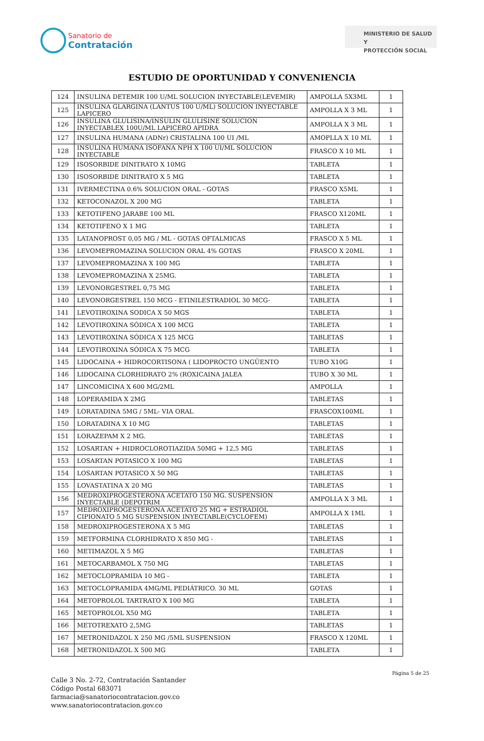Sanatorio de
Contratación
MINISTERIO DE SALUD Y
PROTECCIÓN SOCIAL
ESTUDIO DE OPORTUNIDAD Y CONVENIENCIA
| 124 | INSULINA DETEMIR 100 U/ML SOLUCION INYECTABLE(LEVEMIR) | AMPOLLA 5X3ML | 1 |
| 125 | INSULINA GLARGINA (LANTUS 100 U/ML) SOLUCION INYECTABLE LAPICERO | AMPOLLA X 3 ML | 1 |
| 126 | INSULINA GLULISINA/INSULIN GLULISINE SOLUCION INYECTABLEX 100U/ML LAPICERO APIDRA | AMPOLLA X 3 ML | 1 |
| 127 | INSULINA HUMANA (ADNr) CRISTALINA 100 UI /ML | AMOPLLA X 10 ML | 1 |
| 128 | INSULINA HUMANA ISOFANA NPH X 100 UI/ML SOLUCION INYECTABLE | FRASCO X 10 ML | 1 |
| 129 | ISOSORBIDE DINITRATO X 10MG | TABLETA | 1 |
| 130 | ISOSORBIDE DINITRATO X 5 MG | TABLETA | 1 |
| 131 | IVERMECTINA 0.6% SOLUCION ORAL - GOTAS | FRASCO X5ML | 1 |
| 132 | KETOCONAZOL X 200 MG | TABLETA | 1 |
| 133 | KETOTIFENO JARABE 100 ML | FRASCO X120ML | 1 |
| 134 | KETOTIFENO X 1 MG | TABLETA | 1 |
| 135 | LATANOPROST 0,05 MG / ML - GOTAS OFTALMICAS | FRASCO X 5 ML | 1 |
| 136 | LEVOMEPROMAZINA SOLUCION ORAL 4% GOTAS | FRASCO X 20ML | 1 |
| 137 | LEVOMEPROMAZINA X 100 MG | TABLETA | 1 |
| 138 | LEVOMEPROMAZINA X 25MG. | TABLETA | 1 |
| 139 | LEVONORGESTREL 0,75 MG | TABLETA | 1 |
| 140 | LEVONORGESTREL 150 MCG - ETINILESTRADIOL 30 MCG- | TABLETA | 1 |
| 141 | LEVOTIROXINA SODICA X 50 MGS | TABLETA | 1 |
| 142 | LEVOTIROXINA SÓDICA X 100 MCG | TABLETA | 1 |
| 143 | LEVOTIROXINA SÓDICA X 125 MCG | TABLETAS | 1 |
| 144 | LEVOTIROXINA SÓDICA X 75 MCG | TABLETA | 1 |
| 145 | LIDOCAINA + HIDROCORTISONA ( LIDOPROCTO UNGÜENTO | TUBO X10G | 1 |
| 146 | LIDOCAINA CLORHIDRATO 2% (ROXICAINA JALEA | TUBO X 30 ML | 1 |
| 147 | LINCOMICINA X 600 MG/2ML | AMPOLLA | 1 |
| 148 | LOPERAMIDA X 2MG | TABLETAS | 1 |
| 149 | LORATADINA 5MG / 5ML- VIA ORAL | FRASCOX100ML | 1 |
| 150 | LORATADINA X 10 MG | TABLETAS | 1 |
| 151 | LORAZEPAM X 2 MG. | TABLETAS | 1 |
| 152 | LOSARTAN + HIDROCLOROTIAZIDA 50MG + 12,5 MG | TABLETAS | 1 |
| 153 | LOSARTAN POTASICO X 100 MG | TABLETAS | 1 |
| 154 | LOSARTAN POTASICO X 50 MG | TABLETAS | 1 |
| 155 | LOVASTATINA X 20 MG | TABLETAS | 1 |
| 156 | MEDROXIPROGESTERONA ACETATO 150 MG. SUSPENSION INYECTABLE (DEPOTRIM | AMPOLLA X 3 ML | 1 |
| 157 | MEDROXIPROGESTERONA ACETATO 25 MG + ESTRADIOL CIPIONATO 5 MG SUSPENSION INYECTABLE(CYCLOFEM) | AMPOLLA X 1ML | 1 |
| 158 | MEDROXIPROGESTERONA X 5 MG | TABLETAS | 1 |
| 159 | METFORMINA CLORHIDRATO X 850 MG - | TABLETAS | 1 |
| 160 | METIMAZOL X 5 MG | TABLETAS | 1 |
| 161 | METOCARBAMOL X 750 MG | TABLETAS | 1 |
| 162 | METOCLOPRAMIDA 10 MG - | TABLETA | 1 |
| 163 | METOCLOPRAMIDA 4MG/ML PEDIÁTRICO. 30 ML | GOTAS | 1 |
| 164 | METOPROLOL TARTRATO X 100 MG | TABLETA | 1 |
| 165 | METOPROLOL X50 MG | TABLETA | 1 |
| 166 | METOTREXATO 2,5MG | TABLETAS | 1 |
| 167 | METRONIDAZOL X 250 MG /5ML SUSPENSION | FRASCO X 120ML | 1 |
| 168 | METRONIDAZOL X 500 MG | TABLETA | 1 |
Página 5 de 25
Calle 3 No. 2-72, Contratación Santander
Código Postal 683071
farmacia@sanatoriocontratacion.gov.co
www.sanatoriocontratacion.gov.co